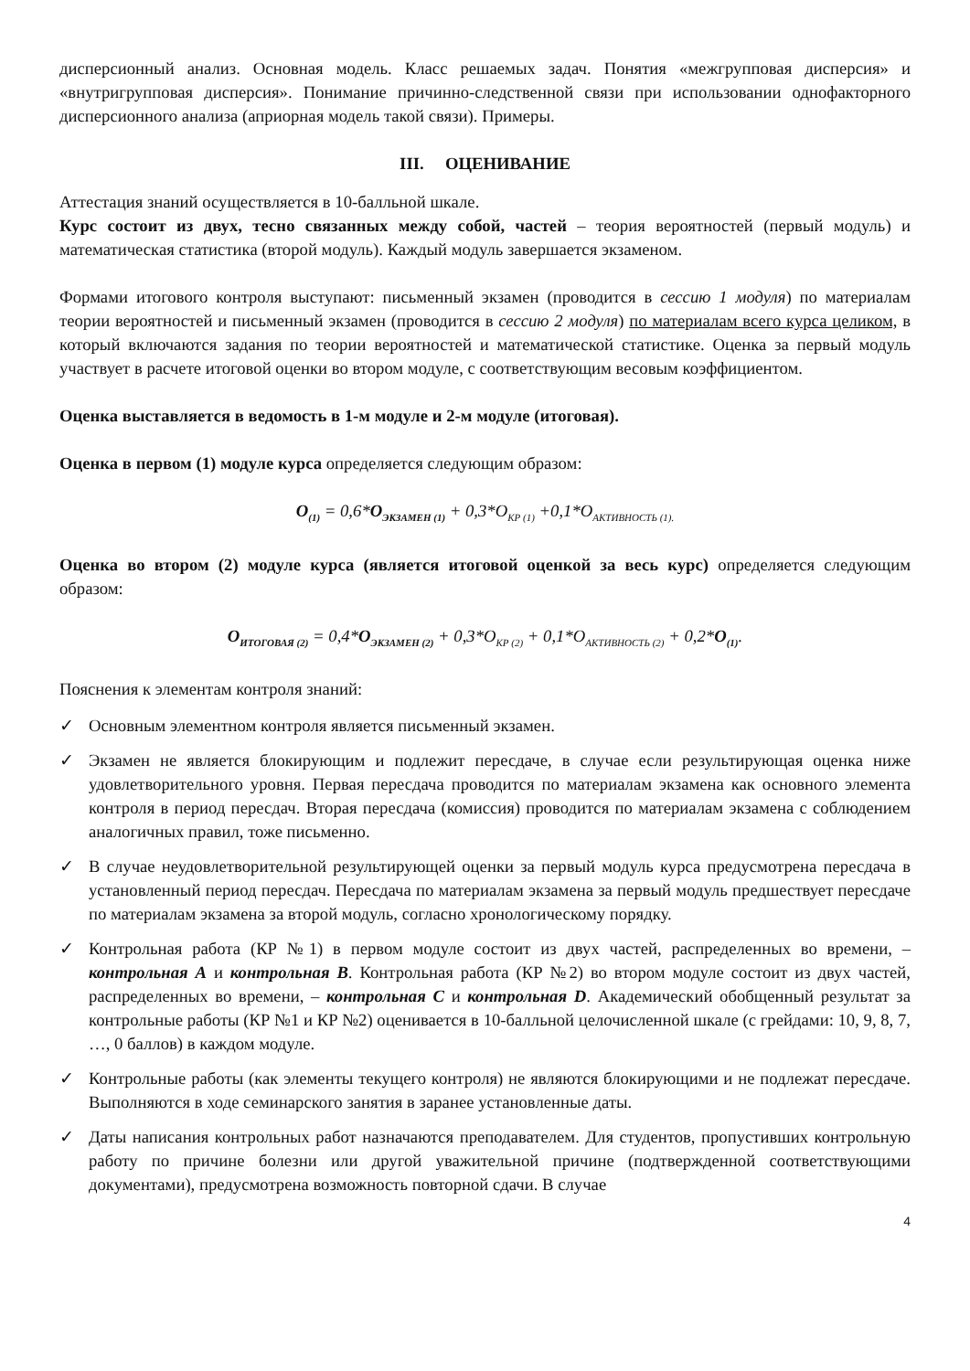дисперсионный анализ. Основная модель. Класс решаемых задач. Понятия «межгрупповая дисперсия» и «внутригрупповая дисперсия». Понимание причинно-следственной связи при использовании однофакторного дисперсионного анализа (априорная модель такой связи). Примеры.
III. ОЦЕНИВАНИЕ
Аттестация знаний осуществляется в 10-балльной шкале.
Курс состоит из двух, тесно связанных между собой, частей – теория вероятностей (первый модуль) и математическая статистика (второй модуль). Каждый модуль завершается экзаменом.
Формами итогового контроля выступают: письменный экзамен (проводится в сессию 1 модуля) по материалам теории вероятностей и письменный экзамен (проводится в сессию 2 модуля) по материалам всего курса целиком, в который включаются задания по теории вероятностей и математической статистике. Оценка за первый модуль участвует в расчете итоговой оценки во втором модуле, с соответствующим весовым коэффициентом.
Оценка выставляется в ведомость в 1-м модуле и 2-м модуле (итоговая).
Оценка в первом (1) модуле курса определяется следующим образом:
O<sub>(1)</sub> = 0,6*O<sub>ЭКЗАМЕН (1)</sub> + 0,3*O<sub>КР (1)</sub> +0,1*O<sub>АКТИВНОСТЬ (1).</sub>
Оценка во втором (2) модуле курса (является итоговой оценкой за весь курс) определяется следующим образом:
O<sub>ИТОГОВАЯ (2)</sub> = 0,4*O<sub>ЭКЗАМЕН (2)</sub> + 0,3*O<sub>КР (2)</sub> + 0,1*O<sub>АКТИВНОСТЬ (2)</sub> + 0,2*O<sub>(1)</sub>.
Пояснения к элементам контроля знаний:
✓ Основным элементном контроля является письменный экзамен.
✓ Экзамен не является блокирующим и подлежит пересдаче, в случае если результирующая оценка ниже удовлетворительного уровня. Первая пересдача проводится по материалам экзамена как основного элемента контроля в период пересдач. Вторая пересдача (комиссия) проводится по материалам экзамена с соблюдением аналогичных правил, тоже письменно.
✓ В случае неудовлетворительной результирующей оценки за первый модуль курса предусмотрена пересдача в установленный период пересдач. Пересдача по материалам экзамена за первый модуль предшествует пересдаче по материалам экзамена за второй модуль, согласно хронологическому порядку.
✓ Контрольная работа (КР №1) в первом модуле состоит из двух частей, распределенных во времени, – контрольная A и контрольная B. Контрольная работа (КР №2) во втором модуле состоит из двух частей, распределенных во времени, – контрольная C и контрольная D. Академический обобщенный результат за контрольные работы (КР №1 и КР №2) оценивается в 10-балльной целочисленной шкале (с грейдами: 10, 9, 8, 7, …, 0 баллов) в каждом модуле.
✓ Контрольные работы (как элементы текущего контроля) не являются блокирующими и не подлежат пересдаче. Выполняются в ходе семинарского занятия в заранее установленные даты.
✓ Даты написания контрольных работ назначаются преподавателем. Для студентов, пропустивших контрольную работу по причине болезни или другой уважительной причине (подтвержденной соответствующими документами), предусмотрена возможность повторной сдачи. В случае
4